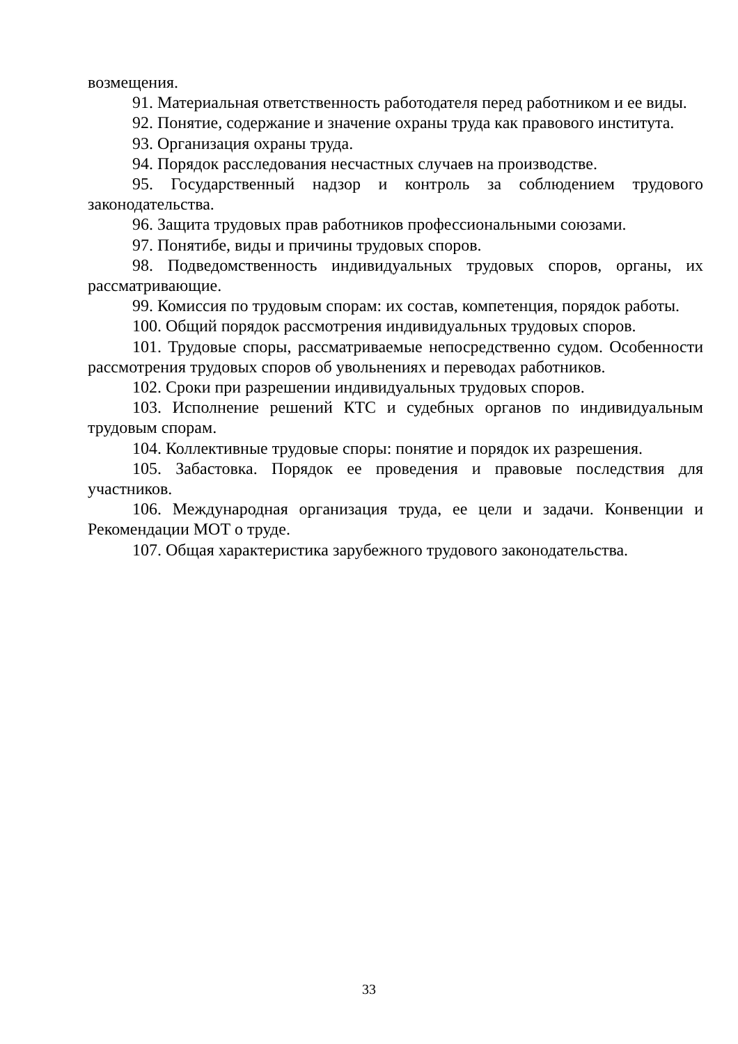возмещения.
91. Материальная ответственность работодателя перед работником и ее виды.
92. Понятие, содержание и значение охраны труда как правового института.
93. Организация охраны труда.
94. Порядок расследования несчастных случаев на производстве.
95. Государственный надзор и контроль за соблюдением трудового законодательства.
96. Защита трудовых прав работников профессиональными союзами.
97. Понятибе, виды и причины трудовых споров.
98. Подведомственность индивидуальных трудовых споров, органы, их рассматривающие.
99. Комиссия по трудовым спорам: их состав, компетенция, порядок работы.
100. Общий порядок рассмотрения индивидуальных трудовых споров.
101. Трудовые споры, рассматриваемые непосредственно судом. Особенности рассмотрения трудовых споров об увольнениях и переводах работников.
102. Сроки при разрешении индивидуальных трудовых споров.
103. Исполнение решений КТС и судебных органов по индивидуальным трудовым спорам.
104. Коллективные трудовые споры: понятие и порядок их разрешения.
105. Забастовка. Порядок ее проведения и правовые последствия для участников.
106. Международная организация труда, ее цели и задачи. Конвенции и Рекомендации МОТ о труде.
107. Общая характеристика зарубежного трудового законодательства.
33